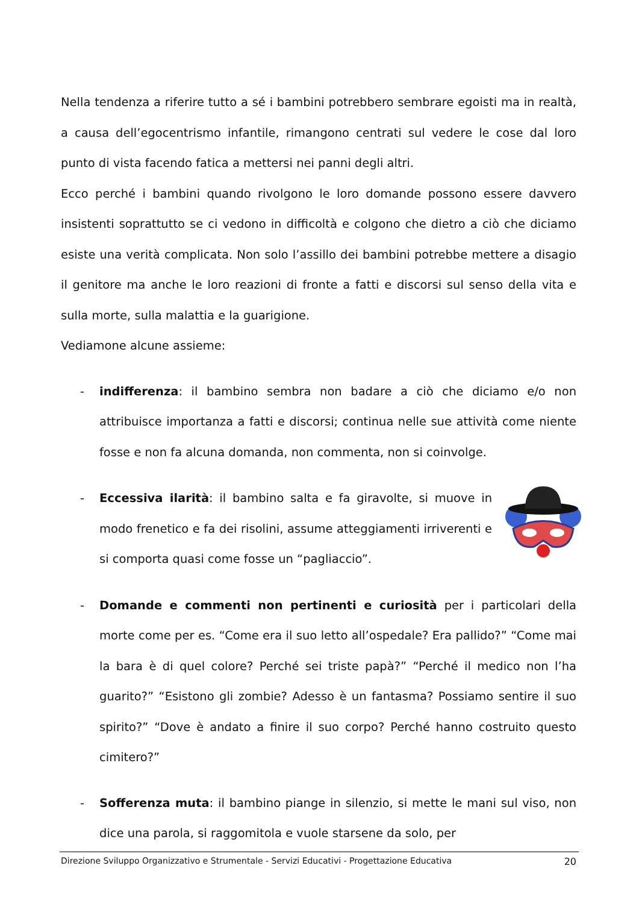Nella tendenza a riferire tutto a sé i bambini potrebbero sembrare egoisti ma in realtà, a causa dell’egocentrismo infantile, rimangono centrati sul vedere le cose dal loro punto di vista facendo fatica a mettersi nei panni degli altri.
Ecco perché i bambini quando rivolgono le loro domande possono essere davvero insistenti soprattutto se ci vedono in difficoltà e colgono che dietro a ciò che diciamo esiste una verità complicata. Non solo l’assillo dei bambini potrebbe mettere a disagio il genitore ma anche le loro reazioni di fronte a fatti e discorsi sul senso della vita e sulla morte, sulla malattia e la guarigione.
Vediamone alcune assieme:
- indifferenza: il bambino sembra non badare a ciò che diciamo e/o non attribuisce importanza a fatti e discorsi; continua nelle sue attività come niente fosse e non fa alcuna domanda, non commenta, non si coinvolge.
- Eccessiva ilarità: il bambino salta e fa giravolte, si muove in modo frenetico e fa dei risolini, assume atteggiamenti irriverenti e si comporta quasi come fosse un “pagliaccio”.
- Domande e commenti non pertinenti e curiosità per i particolari della morte come per es. “Come era il suo letto all’ospedale? Era pallido?” “Come mai la bara è di quel colore? Perché sei triste papà?” “Perché il medico non l’ha guarito?” “Esistono gli zombie? Adesso è un fantasma? Possiamo sentire il suo spirito?” “Dove è andato a finire il suo corpo? Perché hanno costruito questo cimitero?”
- Sofferenza muta: il bambino piange in silenzio, si mette le mani sul viso, non dice una parola, si raggomitola e vuole starsene da solo, per
Direzione Sviluppo Organizzativo e Strumentale - Servizi Educativi - Progettazione Educativa 20